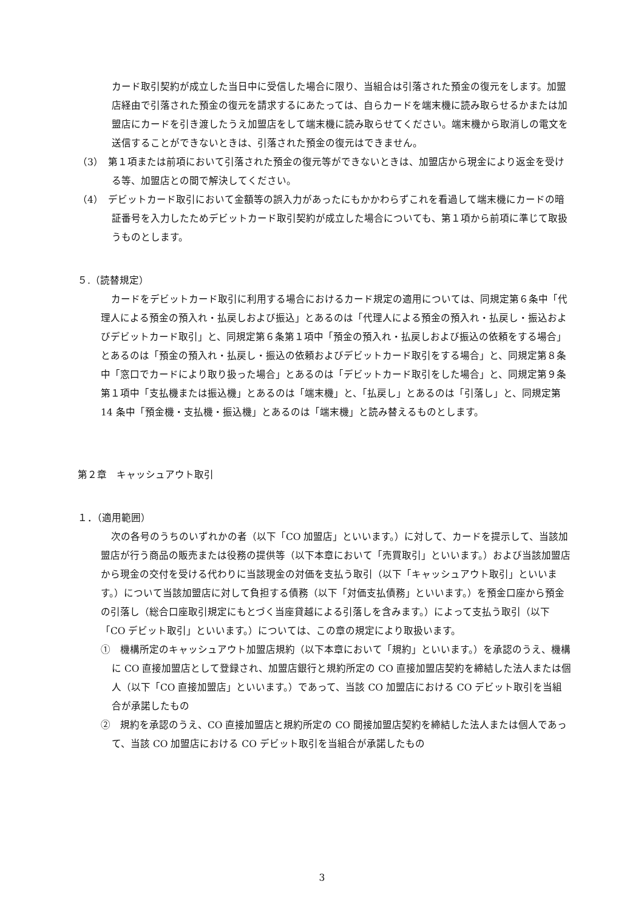カード取引契約が成立した当日中に受信した場合に限り、当組合は引落された預金の復元をします。加盟店経由で引落された預金の復元を請求するにあたっては、自らカードを端末機に読み取らせるかまたは加盟店にカードを引き渡したうえ加盟店をして端末機に読み取らせてください。端末機から取消しの電文を送信することができないときは、引落された預金の復元はできません。
（3）　第１項または前項において引落された預金の復元等ができないときは、加盟店から現金により返金を受ける等、加盟店との間で解決してください。
（4）　デビットカード取引において金額等の誤入力があったにもかかわらずこれを看過して端末機にカードの暗証番号を入力したためデビットカード取引契約が成立した場合についても、第１項から前項に準じて取扱うものとします。
５.（読替規定）
カードをデビットカード取引に利用する場合におけるカード規定の適用については、同規定第６条中「代理人による預金の預入れ・払戻しおよび振込」とあるのは「代理人による預金の預入れ・払戻し・振込およびデビットカード取引」と、同規定第６条第１項中「預金の預入れ・払戻しおよび振込の依頼をする場合」とあるのは「預金の預入れ・払戻し・振込の依頼およびデビットカード取引をする場合」と、同規定第８条中「窓口でカードにより取り扱った場合」とあるのは「デビットカード取引をした場合」と、同規定第９条第１項中「支払機または振込機」とあるのは「端末機」と、「払戻し」とあるのは「引落し」と、同規定第 14 条中「預金機・支払機・振込機」とあるのは「端末機」と読み替えるものとします。
第２章　キャッシュアウト取引
１．（適用範囲）
次の各号のうちのいずれかの者（以下「CO 加盟店」といいます。）に対して、カードを提示して、当該加盟店が行う商品の販売または役務の提供等（以下本章において「売買取引」といいます。）および当該加盟店から現金の交付を受ける代わりに当該現金の対価を支払う取引（以下「キャッシュアウト取引」といいます。）について当該加盟店に対して負担する債務（以下「対価支払債務」といいます。）を預金口座から預金の引落し（総合口座取引規定にもとづく当座貸越による引落しを含みます。）によって支払う取引（以下「CO デビット取引」といいます。）については、この章の規定により取扱います。
①　機構所定のキャッシュアウト加盟店規約（以下本章において「規約」といいます。）を承認のうえ、機構に CO 直接加盟店として登録され、加盟店銀行と規約所定の CO 直接加盟店契約を締結した法人または個人（以下「CO 直接加盟店」といいます。）であって、当該 CO 加盟店における CO デビット取引を当組合が承諾したもの
②　規約を承認のうえ、CO 直接加盟店と規約所定の CO 間接加盟店契約を締結した法人または個人であって、当該 CO 加盟店における CO デビット取引を当組合が承諾したもの
3